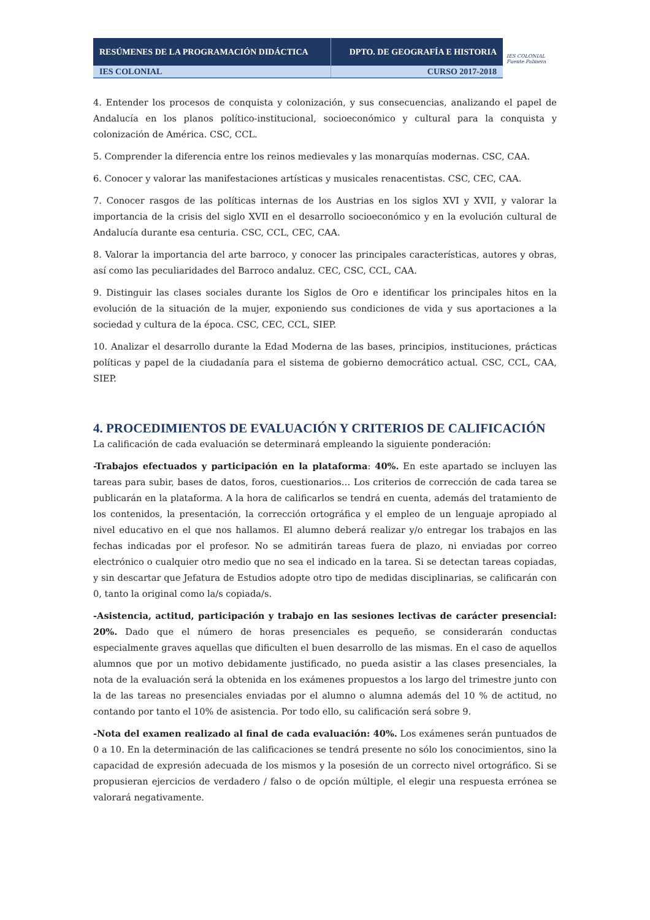| RESÚMENES DE LA PROGRAMACIÓN DIDÁCTICA | DPTO. DE GEOGRAFÍA E HISTORIA |
| IES COLONIAL | CURSO 2017-2018 |
IES COLONIAL
Fuente Palmera
4. Entender los procesos de conquista y colonización, y sus consecuencias, analizando el papel de Andalucía en los planos político-institucional, socioeconómico y cultural para la conquista y colonización de América. CSC, CCL.
5. Comprender la diferencia entre los reinos medievales y las monarquías modernas. CSC, CAA.
6. Conocer y valorar las manifestaciones artísticas y musicales renacentistas. CSC, CEC, CAA.
7. Conocer rasgos de las políticas internas de los Austrias en los siglos XVI y XVII, y valorar la importancia de la crisis del siglo XVII en el desarrollo socioeconómico y en la evolución cultural de Andalucía durante esa centuria. CSC, CCL, CEC, CAA.
8. Valorar la importancia del arte barroco, y conocer las principales características, autores y obras, así como las peculiaridades del Barroco andaluz. CEC, CSC, CCL, CAA.
9. Distinguir las clases sociales durante los Siglos de Oro e identificar los principales hitos en la evolución de la situación de la mujer, exponiendo sus condiciones de vida y sus aportaciones a la sociedad y cultura de la época. CSC, CEC, CCL, SIEP.
10. Analizar el desarrollo durante la Edad Moderna de las bases, principios, instituciones, prácticas políticas y papel de la ciudadanía para el sistema de gobierno democrático actual. CSC, CCL, CAA, SIEP.
4. PROCEDIMIENTOS DE EVALUACIÓN Y CRITERIOS DE CALIFICACIÓN
La calificación de cada evaluación se determinará empleando la siguiente ponderación:
-Trabajos efectuados y participación en la plataforma: 40%. En este apartado se incluyen las tareas para subir, bases de datos, foros, cuestionarios… Los criterios de corrección de cada tarea se publicarán en la plataforma. A la hora de calificarlos se tendrá en cuenta, además del tratamiento de los contenidos, la presentación, la corrección ortográfica y el empleo de un lenguaje apropiado al nivel educativo en el que nos hallamos. El alumno deberá realizar y/o entregar los trabajos en las fechas indicadas por el profesor. No se admitirán tareas fuera de plazo, ni enviadas por correo electrónico o cualquier otro medio que no sea el indicado en la tarea. Si se detectan tareas copiadas, y sin descartar que Jefatura de Estudios adopte otro tipo de medidas disciplinarias, se calificarán con 0, tanto la original como la/s copiada/s.
-Asistencia, actitud, participación y trabajo en las sesiones lectivas de carácter presencial: 20%. Dado que el número de horas presenciales es pequeño, se considerarán conductas especialmente graves aquellas que dificulten el buen desarrollo de las mismas. En el caso de aquellos alumnos que por un motivo debidamente justificado, no pueda asistir a las clases presenciales, la nota de la evaluación será la obtenida en los exámenes propuestos a los largo del trimestre junto con la de las tareas no presenciales enviadas por el alumno o alumna además del 10 % de actitud, no contando por tanto el 10% de asistencia. Por todo ello, su calificación será sobre 9.
-Nota del examen realizado al final de cada evaluación: 40%. Los exámenes serán puntuados de 0 a 10. En la determinación de las calificaciones se tendrá presente no sólo los conocimientos, sino la capacidad de expresión adecuada de los mismos y la posesión de un correcto nivel ortográfico. Si se propusieran ejercicios de verdadero / falso o de opción múltiple, el elegir una respuesta errónea se valorará negativamente.